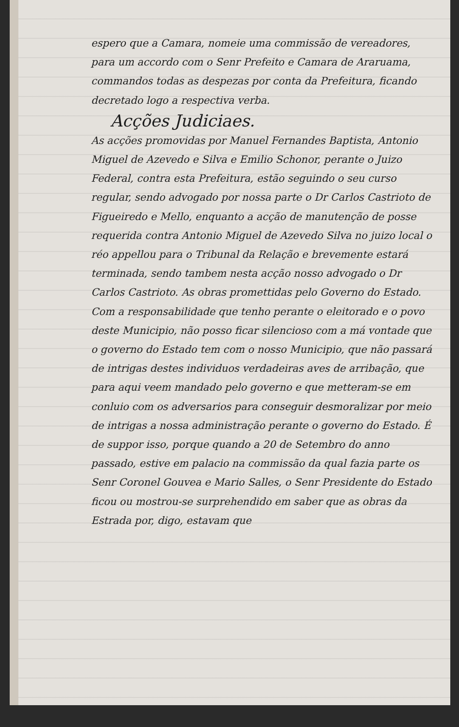espero que a Camara, nomeie uma commissão de vereadores, para um accordo com o Senr Prefeito e Camara de Araruama, commandos todas as despezas por conta da Prefeitura, ficando decretado logo a respectiva verba.
Acções Judiciaes.
As acções promovidas por Manuel Fernandes Baptista, Antonio Miguel de Azevedo e Silva e Emilio Schonor, perante o Juizo Federal, contra esta Prefeitura, estão seguindo o seu curso regular, sendo advogado por nossa parte o Dr Carlos Castrioto de Figueiredo e Mello, enquanto a acção de manutenção de posse requerida contra Antonio Miguel de Azevedo Silva no juizo local o réo appellou para o Tribunal da Relação e brevemente estará terminada, sendo tambem nesta acção nosso advogado o Dr Carlos Castrioto. As obras promettidas pelo Governo do Estado. Com a responsabilidade que tenho perante o eleitorado e o povo deste Municipio, não posso ficar silencioso com a má vontade que o governo do Estado tem com o nosso Municipio, que não passará de intrigas destes individuos verdadeiras aves de arribação, que para aqui veem mandado pelo governo e que metteram-se em conluio com os adversarios para conseguir desmoralizar por meio de intrigas a nossa administração perante o governo do Estado. É de suppor isso, porque quando a 20 de Setembro do anno passado, estive em palacio na commissão da qual fazia parte os Senr Coronel Gouvea e Mario Salles, o Senr Presidente do Estado ficou ou mostrou-se surprehendido em saber que as obras da Estrada por, digo, estavam que